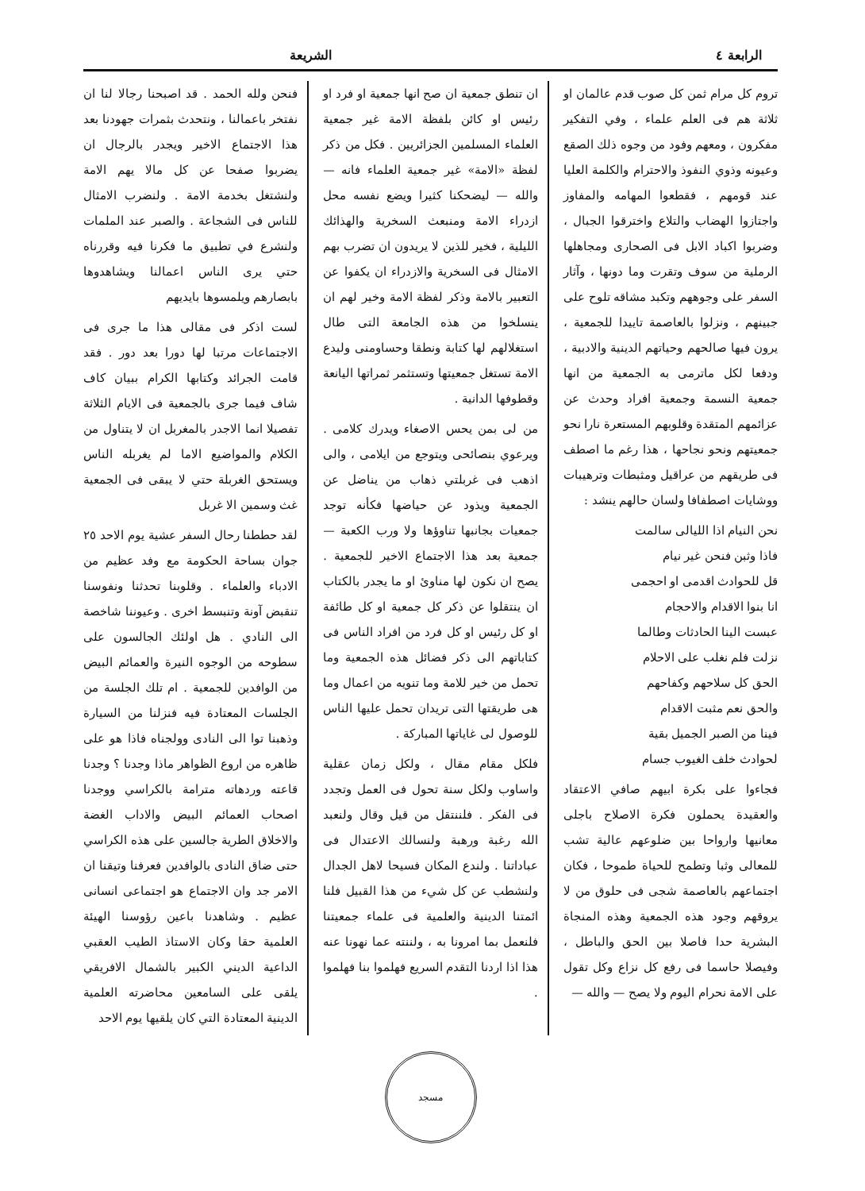الرابعة ٤ الشريعة
تروم كل مرام ثمن كل صوب قدم عالمان او ثلاثة هم فى العلم علماء ، وفي التفكير مفكرون ، ومعهم وفود من وجوه ذلك الصقع وعيونه وذوي النفوذ والاحترام والكلمة العليا عند قومهم ، فقطعوا المهامه والمفاوز واجتازوا الهضاب والتلاع واخترقوا الجبال ، وضربوا اكباد الابل فى الصحارى ومجاهلها الرملية من سوف وتقرت وما دونها ، وآثار السفر على وجوههم وتكبد مشاقه تلوح على جبينهم ، ونزلوا بالعاصمة تاييدا للجمعية ، يرون فيها صالحهم وحياتهم الدينية والادبية ، ودفعا لكل ماترمى به الجمعية من انها جمعية النسمة وجمعية افراد وحدث عن عزائمهم المتقدة وقلوبهم المستعرة نارا نحو جمعيتهم ونحو نجاحها ، هذا رغم ما اصطف فى طريقهم من عراقيل ومثبطات وترهيبات ووشايات اصطفافا ولسان حالهم ينشد :
نحن النيام اذا الليالى سالمت
فاذا وثبن فنحن غير نيام
قل للحوادث اقدمى او احجمى
انا بنوا الاقدام والاحجام
عبست الينا الحادثات وطالما
نزلت فلم نغلب على الاحلام
الحق كل سلاحهم وكفاحهم
والحق نعم مثبت الاقدام
فينا من الصبر الجميل بقية
لحوادث خلف الغيوب جسام
فجاءوا على بكرة ابيهم صافي الاعتقاد والعقيدة يحملون فكرة الاصلاح باجلى معانيها وارواحا بين ضلوعهم عالية تشب للمعالى وثبا وتطمح للحياة طموحا ، فكان اجتماعهم بالعاصمة شجى فى حلوق من لا يروقهم وجود هذه الجمعية وهذه المنجاة البشرية حدا فاصلا بين الحق والباطل ، وفيصلا حاسما فى رفع كل نزاع وكل تقول على الامة نحرام اليوم ولا يصح — والله —
ان تنطق جمعية ان صح انها جمعية او فرد او رئيس او كائن بلفظة الامة غير جمعية العلماء المسلمين الجزائريين . فكل من ذكر لفظة «الامة» غير جمعية العلماء فانه — والله — ليضحكنا كثيرا ويضع نفسه محل ازدراء الامة ومنبعث السخرية والهذائك الليلية ، فخير للذين لا يريدون ان تضرب بهم الامثال فى السخرية والازدراء ان يكفوا عن التعبير بالامة وذكر لفظة الامة وخير لهم ان ينسلخوا من هذه الجامعة التى طال استغلالهم لها كتابة ونطقا وحساومنى وليدع الامة تستغل جمعيتها وتستثمر ثمراتها اليانعة وقطوفها الدانية .
من لى بمن يحس الاصغاء ويدرك كلامى . ويرعوي بنصائحى ويتوجع من ايلامى ، والى اذهب فى غربلتي ذهاب من يناضل عن الجمعية ويذود عن حياضها فكأنه توجد جمعيات بجانبها تناوؤها ولا ورب الكعبة — جمعية بعد هذا الاجتماع الاخير للجمعية . يصح ان نكون لها مناوئ او ما يجدر بالكتاب ان ينتقلوا عن ذكر كل جمعية او كل طائفة او كل رئيس او كل فرد من افراد الناس فى كتاباتهم الى ذكر فضائل هذه الجمعية وما تحمل من خير للامة وما تنويه من اعمال وما هى طريقتها التى تريدان تحمل عليها الناس للوصول لى غاياتها المباركة .
فلكل مقام مقال ، ولكل زمان عقلية واساوب ولكل سنة تحول فى العمل وتجدد فى الفكر . فلننتقل من قيل وقال ولنعبد الله رغبة ورهبة ولنسالك الاعتدال فى عباداتنا . ولندع المكان فسيحا لاهل الجدال ولنشطب عن كل شيء من هذا القبيل فلنا ائمتنا الدينية والعلمية فى علماء جمعيتنا فلنعمل بما امرونا به ، ولننته عما نهونا عنه هذا اذا اردنا التقدم السريع فهلموا بنا فهلموا .
فنحن ولله الحمد . قد اصبحنا رجالا لنا ان نفتخر باعمالنا ، ونتحدث بثمرات جهودنا بعد هذا الاجتماع الاخير ويجدر بالرجال ان يضربوا صفحا عن كل مالا يهم الامة ولنشتغل بخدمة الامة . ولنضرب الامثال للناس فى الشجاعة . والصبر عند الملمات ولنشرع في تطبيق ما فكرنا فيه وقررناه حتي يرى الناس اعمالنا ويشاهدوها بابصارهم ويلمسوها بايديهم
لست اذكر فى مقالى هذا ما جرى فى الاجتماعات مرتبا لها دورا بعد دور . فقد قامت الجرائد وكتابها الكرام ببيان كاف شاف فيما جرى بالجمعية فى الايام الثلاثة تفصيلا انما الاجدر بالمغربل ان لا يتناول من الكلام والمواضيع الاما لم يغربله الناس ويستحق الغربلة حتي لا يبقى فى الجمعية غث وسمين الا غربل
لقد حططنا رحال السفر عشية يوم الاحد ٢٥ جوان بساحة الحكومة مع وفد عظيم من الادباء والعلماء . وقلوبنا تحدثنا ونفوسنا تنقبض آونة وتنبسط اخرى . وعيوننا شاخصة الى النادي . هل اولئك الجالسون على سطوحه من الوجوه النيرة والعمائم البيض من الوافدين للجمعية . ام تلك الجلسة من الجلسات المعتادة فيه فنزلنا من السيارة وذهبنا توا الى النادى وولجناه فاذا هو على ظاهره من اروع الظواهر ماذا وجدنا ؟ وجدنا قاعته وردهاته مترامة بالكراسي ووجدنا اصحاب العمائم البيض والاداب الغضة والاخلاق الطرية جالسين على هذه الكراسي حتى ضاق النادى بالوافدين فعرفنا وتيقنا ان الامر جد وان الاجتماع هو اجتماعى انسانى عظيم . وشاهدنا باعين رؤوسنا الهيئة العلمية حقا وكان الاستاذ الطيب العقبي الداعية الديني الكبير بالشمال الافريقي يلقى على السامعين محاضرته العلمية الدينية المعتادة التي كان يلقيها يوم الاحد
مسجد